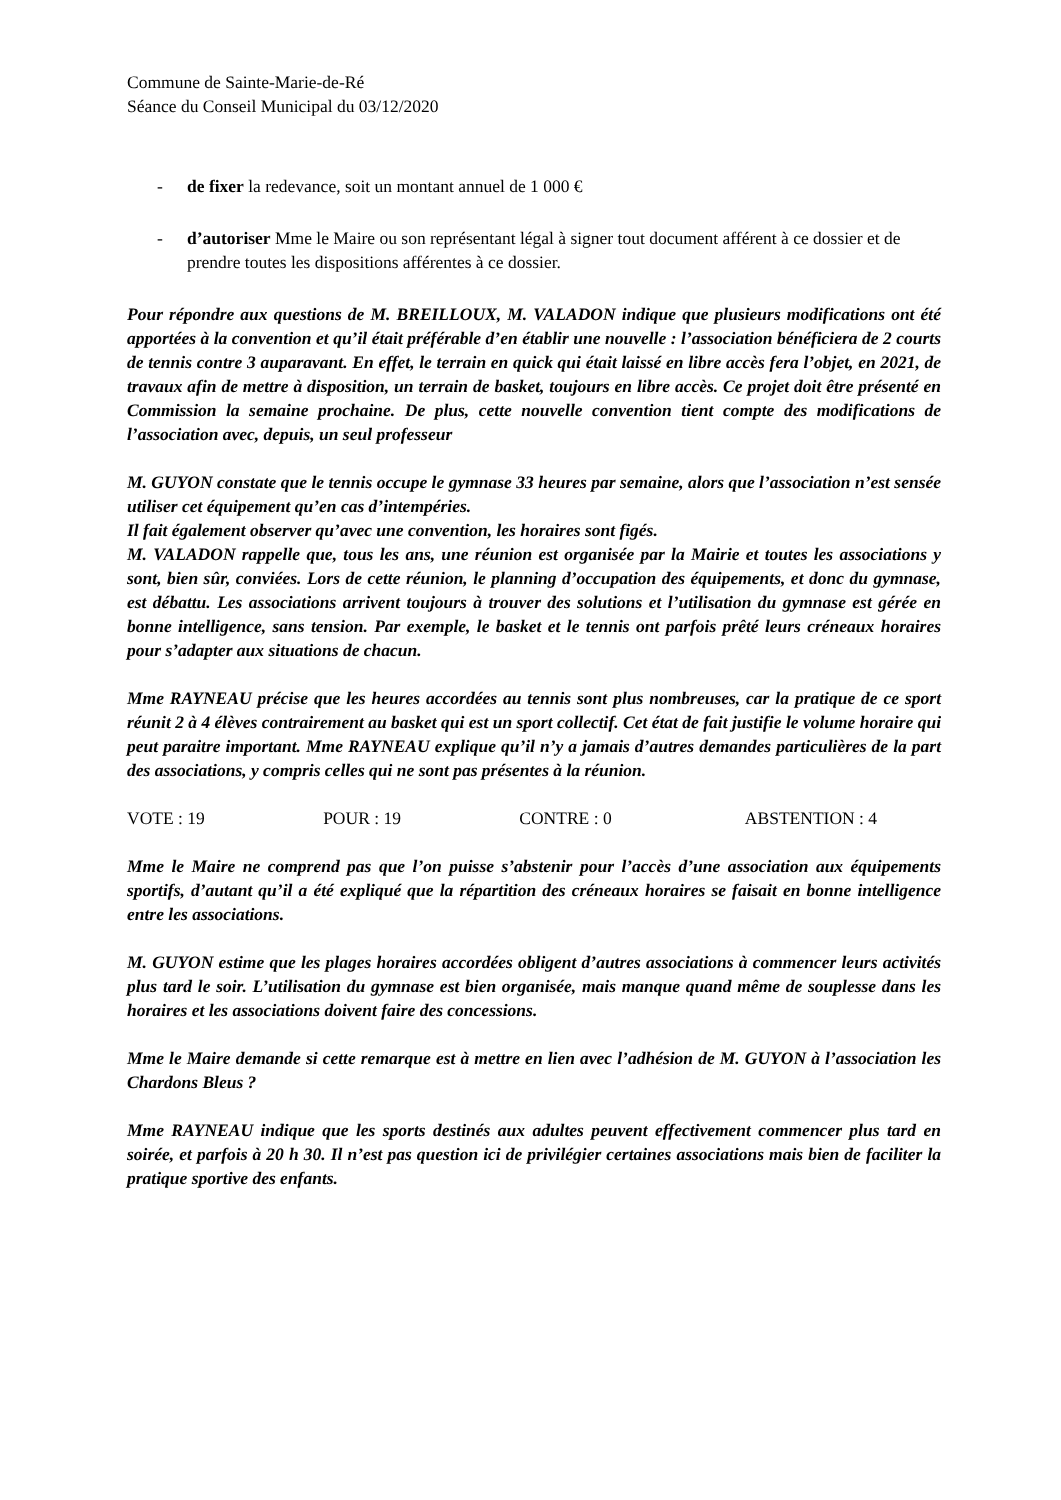Commune de Sainte-Marie-de-Ré
Séance du Conseil Municipal du 03/12/2020
- de fixer la redevance, soit un montant annuel de 1 000 €
- d’autoriser Mme le Maire ou son représentant légal à signer tout document afférent à ce dossier et de prendre toutes les dispositions afférentes à ce dossier.
Pour répondre aux questions de M. BREILLOUX, M. VALADON indique que plusieurs modifications ont été apportées à la convention et qu’il était préférable d’en établir une nouvelle : l’association bénéficiera de 2 courts de tennis contre 3 auparavant. En effet, le terrain en quick qui était laissé en libre accès fera l’objet, en 2021, de travaux afin de mettre à disposition, un terrain de basket, toujours en libre accès. Ce projet doit être présenté en Commission la semaine prochaine. De plus, cette nouvelle convention tient compte des modifications de l’association avec, depuis, un seul professeur
M. GUYON constate que le tennis occupe le gymnase 33 heures par semaine, alors que l’association n’est sensée utiliser cet équipement qu’en cas d’intempéries.
Il fait également observer qu’avec une convention, les horaires sont figés.
M. VALADON rappelle que, tous les ans, une réunion est organisée par la Mairie et toutes les associations y sont, bien sûr, conviées. Lors de cette réunion, le planning d’occupation des équipements, et donc du gymnase, est débattu. Les associations arrivent toujours à trouver des solutions et l’utilisation du gymnase est gérée en bonne intelligence, sans tension. Par exemple, le basket et le tennis ont parfois prêté leurs créneaux horaires pour s’adapter aux situations de chacun.
Mme RAYNEAU précise que les heures accordées au tennis sont plus nombreuses, car la pratique de ce sport réunit 2 à 4 élèves contrairement au basket qui est un sport collectif. Cet état de fait justifie le volume horaire qui peut paraitre important. Mme RAYNEAU explique qu’il n’y a jamais d’autres demandes particulières de la part des associations, y compris celles qui ne sont pas présentes à la réunion.
VOTE : 19 POUR : 19 CONTRE : 0 ABSTENTION : 4
Mme le Maire ne comprend pas que l’on puisse s’abstenir pour l’accès d’une association aux équipements sportifs, d’autant qu’il a été expliqué que la répartition des créneaux horaires se faisait en bonne intelligence entre les associations.
M. GUYON estime que les plages horaires accordées obligent d’autres associations à commencer leurs activités plus tard le soir. L’utilisation du gymnase est bien organisée, mais manque quand même de souplesse dans les horaires et les associations doivent faire des concessions.
Mme le Maire demande si cette remarque est à mettre en lien avec l’adhésion de M. GUYON à l’association les Chardons Bleus ?
Mme RAYNEAU indique que les sports destinés aux adultes peuvent effectivement commencer plus tard en soirée, et parfois à 20 h 30. Il n’est pas question ici de privilégier certaines associations mais bien de faciliter la pratique sportive des enfants.